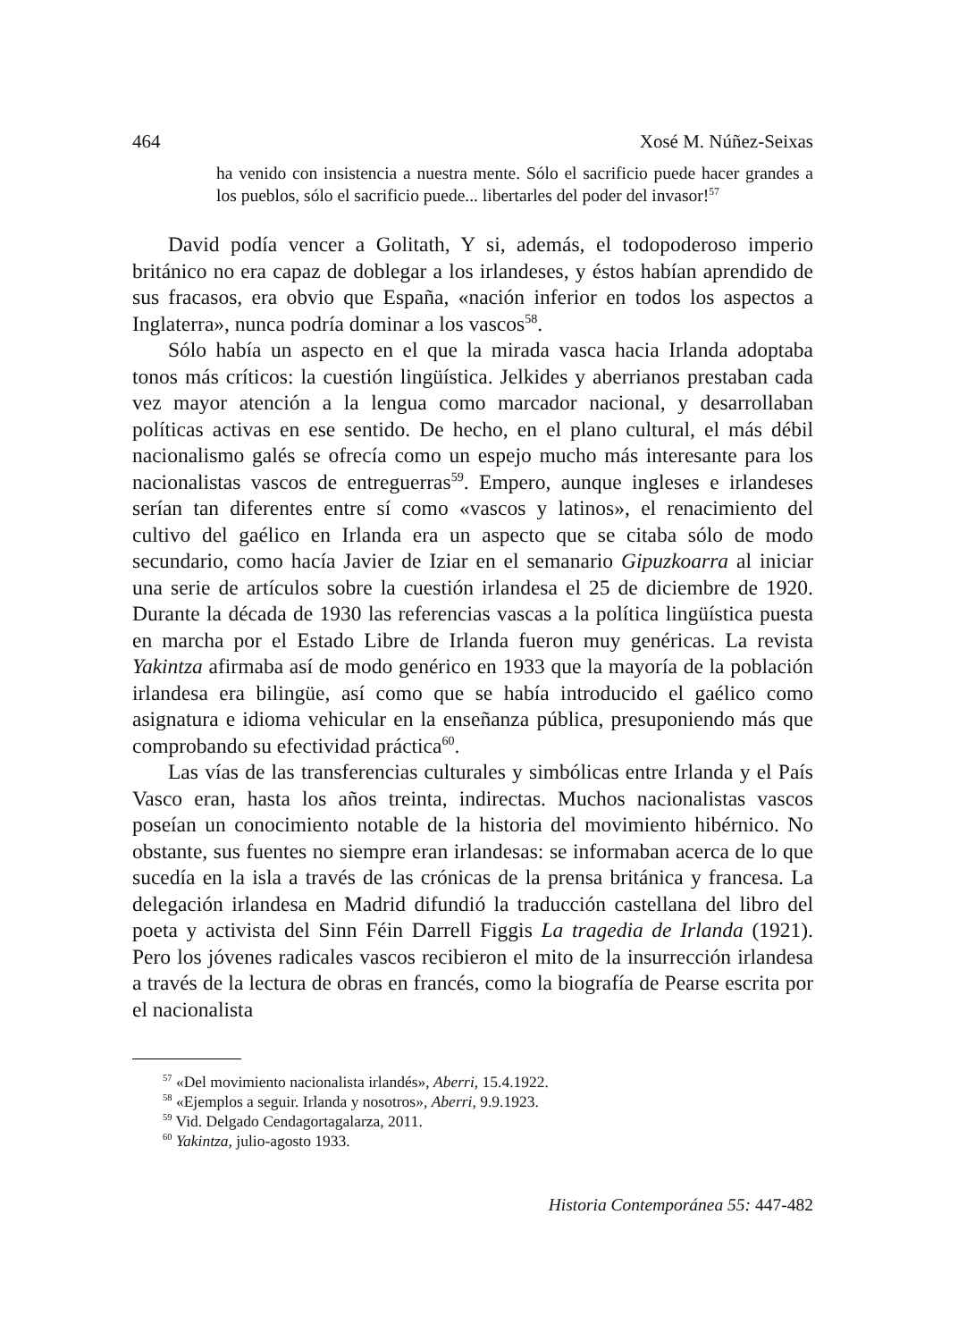464 Xosé M. Núñez-Seixas
ha venido con insistencia a nuestra mente. Sólo el sacrificio puede hacer grandes a los pueblos, sólo el sacrificio puede... libertarles del poder del invasor!<sup>57</sup>
David podía vencer a Golitath, Y si, además, el todopoderoso imperio británico no era capaz de doblegar a los irlandeses, y éstos habían aprendido de sus fracasos, era obvio que España, «nación inferior en todos los aspectos a Inglaterra», nunca podría dominar a los vascos<sup>58</sup>.
Sólo había un aspecto en el que la mirada vasca hacia Irlanda adoptaba tonos más críticos: la cuestión lingüística. Jelkides y aberrianos prestaban cada vez mayor atención a la lengua como marcador nacional, y desarrollaban políticas activas en ese sentido. De hecho, en el plano cultural, el más débil nacionalismo galés se ofrecía como un espejo mucho más interesante para los nacionalistas vascos de entreguerras<sup>59</sup>. Empero, aunque ingleses e irlandeses serían tan diferentes entre sí como «vascos y latinos», el renacimiento del cultivo del gaélico en Irlanda era un aspecto que se citaba sólo de modo secundario, como hacía Javier de Iziar en el semanario Gipuzkoarra al iniciar una serie de artículos sobre la cuestión irlandesa el 25 de diciembre de 1920. Durante la década de 1930 las referencias vascas a la política lingüística puesta en marcha por el Estado Libre de Irlanda fueron muy genéricas. La revista Yakintza afirmaba así de modo genérico en 1933 que la mayoría de la población irlandesa era bilingüe, así como que se había introducido el gaélico como asignatura e idioma vehicular en la enseñanza pública, presuponiendo más que comprobando su efectividad práctica<sup>60</sup>.
Las vías de las transferencias culturales y simbólicas entre Irlanda y el País Vasco eran, hasta los años treinta, indirectas. Muchos nacionalistas vascos poseían un conocimiento notable de la historia del movimiento hibérnico. No obstante, sus fuentes no siempre eran irlandesas: se informaban acerca de lo que sucedía en la isla a través de las crónicas de la prensa británica y francesa. La delegación irlandesa en Madrid difundió la traducción castellana del libro del poeta y activista del Sinn Féin Darrell Figgis La tragedia de Irlanda (1921). Pero los jóvenes radicales vascos recibieron el mito de la insurrección irlandesa a través de la lectura de obras en francés, como la biografía de Pearse escrita por el nacionalista
<sup>57</sup> «Del movimiento nacionalista irlandés», Aberri, 15.4.1922.
<sup>58</sup> «Ejemplos a seguir. Irlanda y nosotros», Aberri, 9.9.1923.
<sup>59</sup> Vid. Delgado Cendagortagalarza, 2011.
<sup>60</sup> Yakintza, julio-agosto 1933.
Historia Contemporánea 55: 447-482